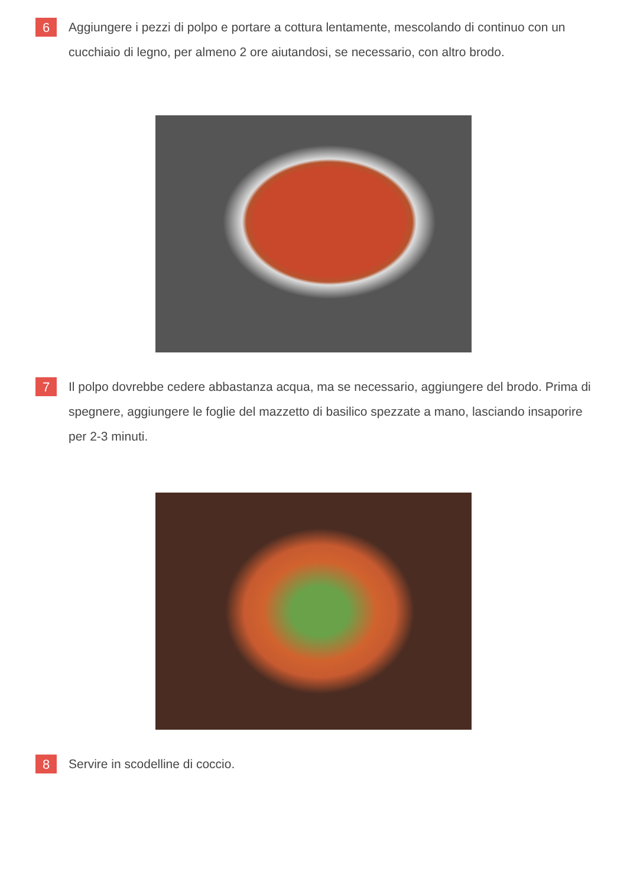6
Aggiungere i pezzi di polpo e portare a cottura lentamente, mescolando di continuo con un cucchiaio di legno, per almeno 2 ore aiutandosi, se necessario, con altro brodo.
7
Il polpo dovrebbe cedere abbastanza acqua, ma se necessario, aggiungere del brodo. Prima di spegnere, aggiungere le foglie del mazzetto di basilico spezzate a mano, lasciando insaporire per 2-3 minuti.
8
Servire in scodelline di coccio.